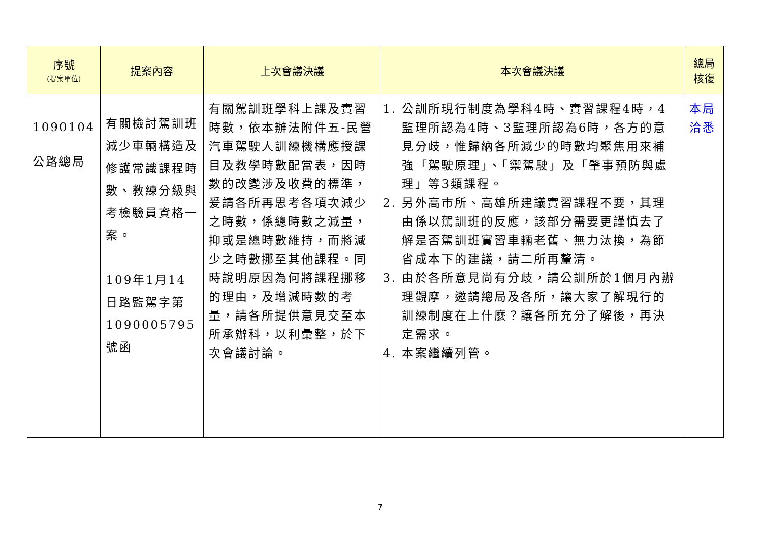| 序號 (提案單位) | 提案內容 | 上次會議決議 | 本次會議決議 | 總局 核復 |
| --- | --- | --- | --- | --- |
| 1090104 公路總局 | 有關檢討駕訓班減少車輛構造及修護常識課程時數、教練分級與考檢驗員資格一案。 109年1月14日路監駕字第1090005795號函 | 有關駕訓班學科上課及實習時數，依本辦法附件五-民營汽車駕駛人訓練機構應授課目及教學時數配當表，因時數的改變涉及收費的標準，爰請各所再思考各項次減少之時數，係總時數之減量，抑或是總時數維持，而將減少之時數挪至其他課程。同時說明原因為何將課程挪移的理由，及增減時數的考量，請各所提供意見交至本所承辦科，以利彙整，於下次會議討論。 | 1. 公訓所現行制度為學科4時、實習課程4時，4監理所認為4時、3監理所認為6時，各方的意見分歧，惟歸納各所減少的時數均聚焦用來補強「駕駛原理」、「禦駕駛」及「肇事預防與處理」等3類課程。 2. 另外高市所、高雄所建議實習課程不要，其理由係以駕訓班的反應，該部分需要更謹慎去了解是否駕訓班實習車輛老舊、無力汰換，為節省成本下的建議，請二所再釐清。 3. 由於各所意見尚有分歧，請公訓所於1個月內辦理觀摩，邀請總局及各所，讓大家了解現行的訓練制度在上什麼？讓各所充分了解後，再決定需求。 4. 本案繼續列管。 | 本局 洽悉 |
7